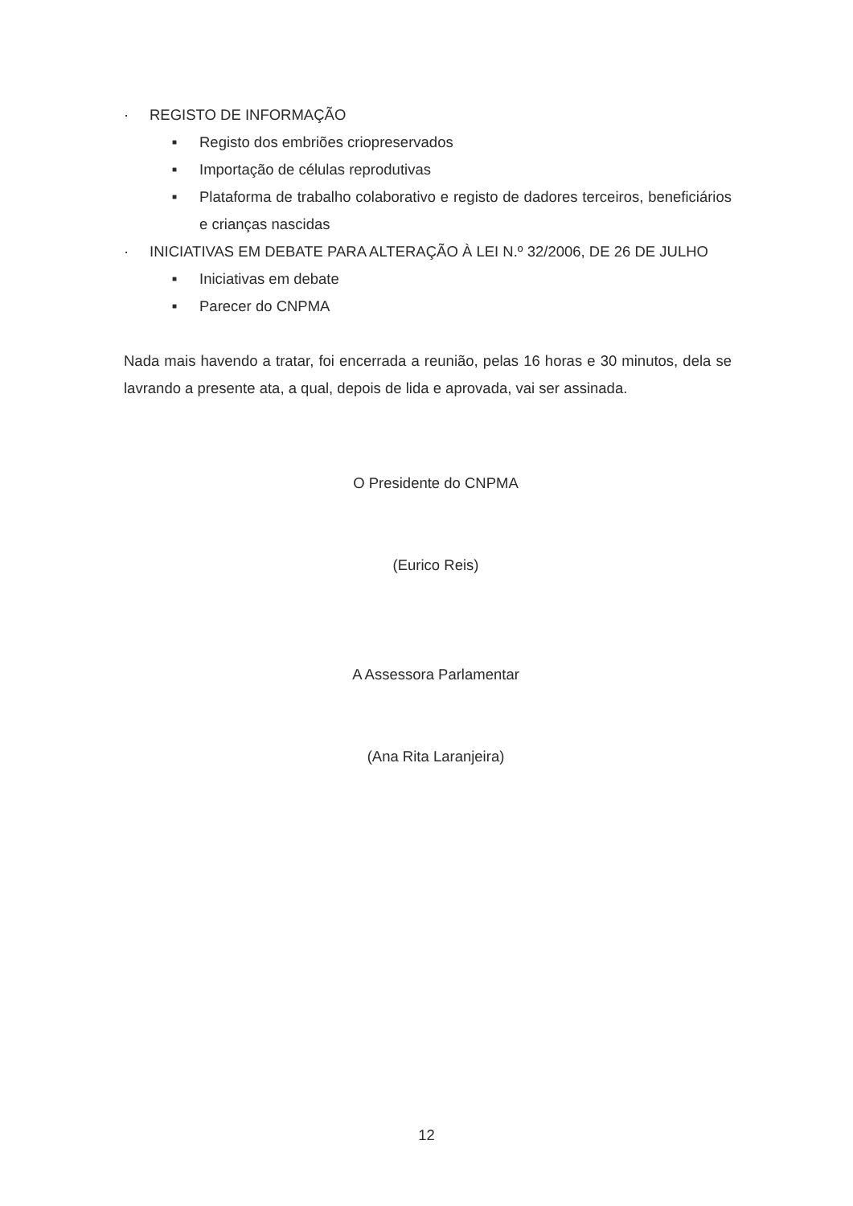· REGISTO DE INFORMAÇÃO
■ Registo dos embriões criopreservados
■ Importação de células reprodutivas
■ Plataforma de trabalho colaborativo e registo de dadores terceiros, beneficiários e crianças nascidas
· INICIATIVAS EM DEBATE PARA ALTERAÇÃO À LEI N.º 32/2006, DE 26 DE JULHO
■ Iniciativas em debate
■ Parecer do CNPMA
Nada mais havendo a tratar, foi encerrada a reunião, pelas 16 horas e 30 minutos, dela se lavrando a presente ata, a qual, depois de lida e aprovada, vai ser assinada.
O Presidente do CNPMA
(Eurico Reis)
A Assessora Parlamentar
(Ana Rita Laranjeira)
12